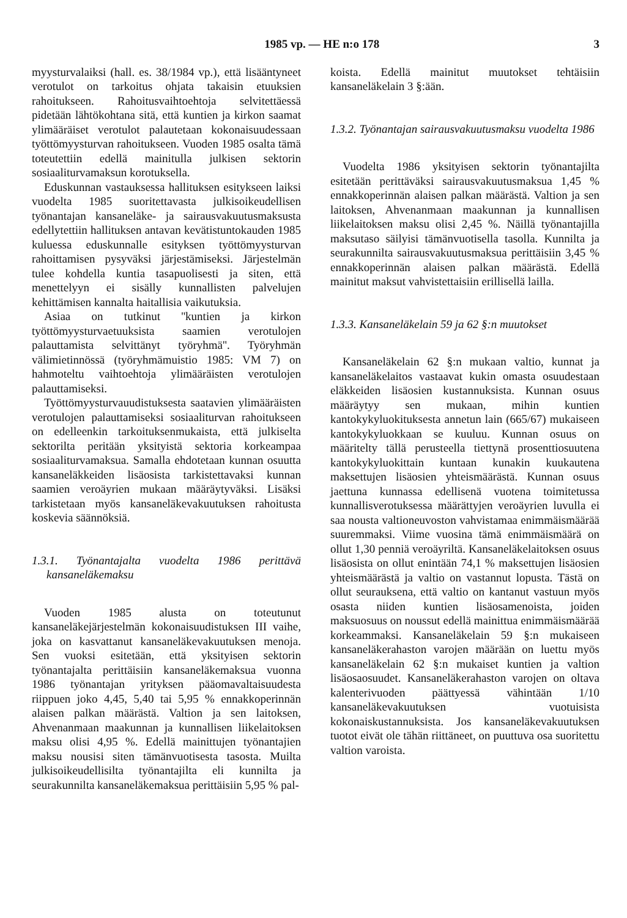1985 vp. — HE n:o 178 3
myysturvalaiksi (hall. es. 38/1984 vp.), että lisääntyneet verotulot on tarkoitus ohjata takaisin etuuksien rahoitukseen. Rahoitusvaihtoehtoja selvitettäessä pidetään lähtökohtana sitä, että kuntien ja kirkon saamat ylimääräiset verotulot palautetaan kokonaisuudessaan työttömyysturvan rahoitukseen. Vuoden 1985 osalta tämä toteutettiin edellä mainitulla julkisen sektorin sosiaaliturvamaksun korotuksella.
Eduskunnan vastauksessa hallituksen esitykseen laiksi vuodelta 1985 suoritettavasta julkisoikeudellisen työnantajan kansaneläke- ja sairausvakuutusmaksusta edellytettiin hallituksen antavan kevätistuntokauden 1985 kuluessa eduskunnalle esityksen työttömyysturvan rahoittamisen pysyväksi järjestämiseksi. Järjestelmän tulee kohdella kuntia tasapuolisesti ja siten, että menettelyyn ei sisälly kunnallisten palvelujen kehittämisen kannalta haitallisia vaikutuksia.
Asiaa on tutkinut ''kuntien ja kirkon työttömyysturvaetuuksista saamien verotulojen palauttamista selvittänyt työryhmä''. Työryhmän välimietinnössä (työryhmämuistio 1985: VM 7) on hahmoteltu vaihtoehtoja ylimääräisten verotulojen palauttamiseksi.
Työttömyysturvauudistuksesta saatavien ylimääräisten verotulojen palauttamiseksi sosiaaliturvan rahoitukseen on edelleenkin tarkoituksenmukaista, että julkiselta sektorilta peritään yksityistä sektoria korkeampaa sosiaaliturvamaksua. Samalla ehdotetaan kunnan osuutta kansaneläkkeiden lisäosista tarkistettavaksi kunnan saamien veroäyrien mukaan määräytyväksi. Lisäksi tarkistetaan myös kansaneläkevakuutuksen rahoitusta koskevia säännöksiä.
1.3.1. Työnantajalta vuodelta 1986 perittävä kansaneläkemaksu
Vuoden 1985 alusta on toteutunut kansaneläkejärjestelmän kokonaisuudistuksen III vaihe, joka on kasvattanut kansaneläkevakuutuksen menoja. Sen vuoksi esitetään, että yksityisen sektorin työnantajalta perittäisiin kansaneläkemaksua vuonna 1986 työnantajan yrityksen pääomavaltaisuudesta riippuen joko 4,45, 5,40 tai 5,95 % ennakkoperinnän alaisen palkan määrästä. Valtion ja sen laitoksen, Ahvenanmaan maakunnan ja kunnallisen liikelaitoksen maksu olisi 4,95 %. Edellä mainittujen työnantajien maksu nousisi siten tämänvuotisesta tasosta. Muilta julkisoikeudellisilta työnantajilta eli kunnilta ja seurakunnilta kansaneläkemaksua perittäisiin 5,95 % pal-
koista. Edellä mainitut muutokset tehtäisiin kansaneläkelain 3 §:ään.
1.3.2. Työnantajan sairausvakuutusmaksu vuodelta 1986
Vuodelta 1986 yksityisen sektorin työnantajilta esitetään perittäväksi sairausvakuutusmaksua 1,45 % ennakkoperinnän alaisen palkan määrästä. Valtion ja sen laitoksen, Ahvenanmaan maakunnan ja kunnallisen liikelaitoksen maksu olisi 2,45 %. Näillä työnantajilla maksutaso säilyisi tämänvuotisella tasolla. Kunnilta ja seurakunnilta sairausvakuutusmaksua perittäisiin 3,45 % ennakkoperinnän alaisen palkan määrästä. Edellä mainitut maksut vahvistettaisiin erillisellä lailla.
1.3.3. Kansaneläkelain 59 ja 62 §:n muutokset
Kansaneläkelain 62 §:n mukaan valtio, kunnat ja kansaneläkelaitos vastaavat kukin omasta osuudestaan eläkkeiden lisäosien kustannuksista. Kunnan osuus määräytyy sen mukaan, mihin kuntien kantokykyluokituksesta annetun lain (665/67) mukaiseen kantokykyluokkaan se kuuluu. Kunnan osuus on määritelty tällä perusteella tiettynä prosenttiosuutena kantokykyluokittain kuntaan kunakin kuukautena maksettujen lisäosien yhteismäärästä. Kunnan osuus jaettuna kunnassa edellisenä vuotena toimitetussa kunnallisverotuksessa määrättyjen veroäyrien luvulla ei saa nousta valtioneuvoston vahvistamaa enimmäismäärää suuremmaksi. Viime vuosina tämä enimmäismäärä on ollut 1,30 penniä veroäyriltä. Kansaneläkelaitoksen osuus lisäosista on ollut enintään 74,1 % maksettujen lisäosien yhteismäärästä ja valtio on vastannut lopusta. Tästä on ollut seurauksena, että valtio on kantanut vastuun myös osasta niiden kuntien lisäosamenoista, joiden maksuosuus on noussut edellä mainittua enimmäismäärää korkeammaksi. Kansaneläkelain 59 §:n mukaiseen kansaneläkerahaston varojen määrään on luettu myös kansaneläkelain 62 §:n mukaiset kuntien ja valtion lisäosaosuudet. Kansaneläkerahaston varojen on oltava kalenterivuoden päättyessä vähintään 1/10 kansaneläkevakuutuksen vuotuisista kokonaiskustannuksista. Jos kansaneläkevakuutuksen tuotot eivät ole tähän riittäneet, on puuttuva osa suoritettu valtion varoista.